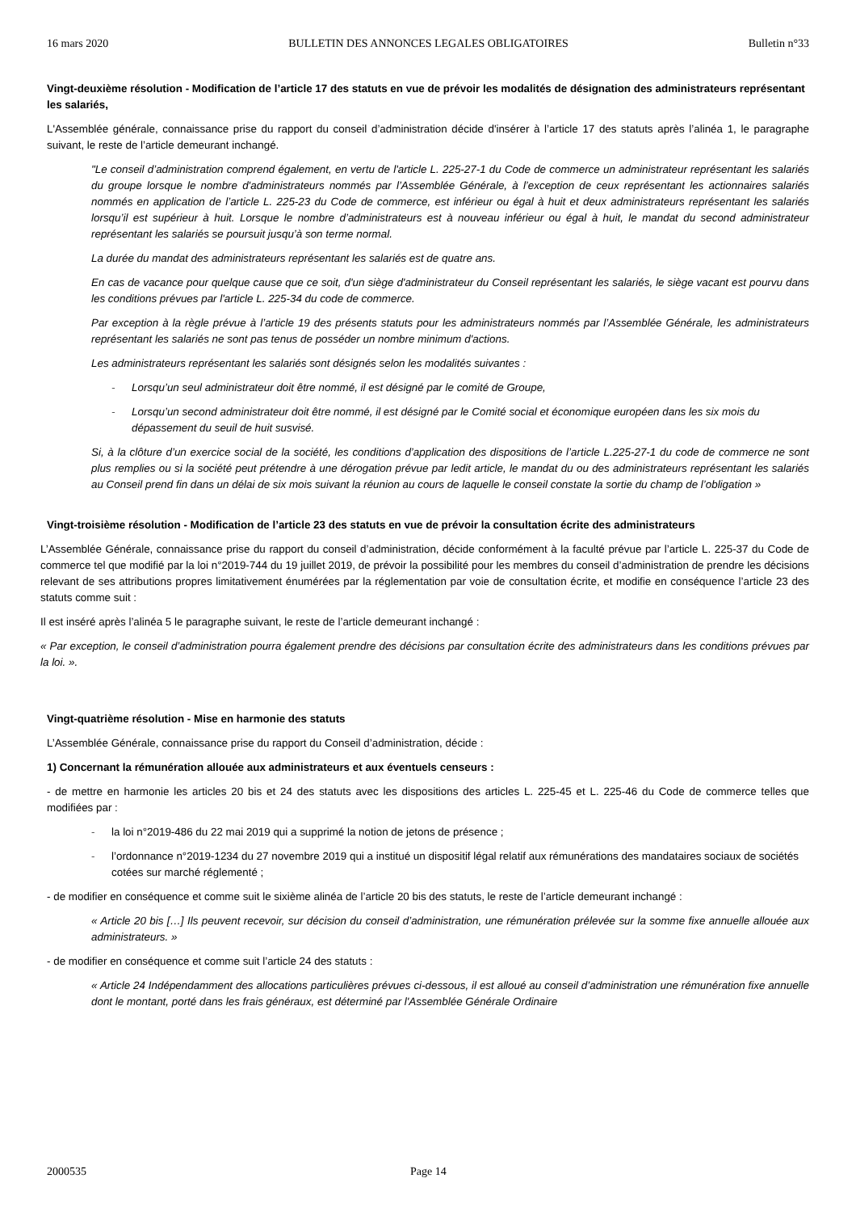16 mars 2020 BULLETIN DES ANNONCES LEGALES OBLIGATOIRES Bulletin n°33
Vingt-deuxième résolution - Modification de l’article 17 des statuts en vue de prévoir les modalités de désignation des administrateurs représentant les salariés,
L'Assemblée générale, connaissance prise du rapport du conseil d’administration décide d'insérer à l’article 17 des statuts après l’alinéa 1, le paragraphe suivant, le reste de l’article demeurant inchangé.
"Le conseil d’administration comprend également, en vertu de l'article L. 225-27-1 du Code de commerce un administrateur représentant les salariés du groupe lorsque le nombre d'administrateurs nommés par l’Assemblée Générale, à l’exception de ceux représentant les actionnaires salariés nommés en application de l’article L. 225-23 du Code de commerce, est inférieur ou égal à huit et deux administrateurs représentant les salariés lorsqu’il est supérieur à huit. Lorsque le nombre d’administrateurs est à nouveau inférieur ou égal à huit, le mandat du second administrateur représentant les salariés se poursuit jusqu’à son terme normal.
La durée du mandat des administrateurs représentant les salariés est de quatre ans.
En cas de vacance pour quelque cause que ce soit, d'un siège d'administrateur du Conseil représentant les salariés, le siège vacant est pourvu dans les conditions prévues par l'article L. 225-34 du code de commerce.
Par exception à la règle prévue à l’article 19 des présents statuts pour les administrateurs nommés par l’Assemblée Générale, les administrateurs représentant les salariés ne sont pas tenus de posséder un nombre minimum d'actions.
Les administrateurs représentant les salariés sont désignés selon les modalités suivantes :
- Lorsqu’un seul administrateur doit être nommé, il est désigné par le comité de Groupe,
- Lorsqu’un second administrateur doit être nommé, il est désigné par le Comité social et économique européen dans les six mois du dépassement du seuil de huit susvisé.
Si, à la clôture d’un exercice social de la société, les conditions d’application des dispositions de l’article L.225-27-1 du code de commerce ne sont plus remplies ou si la société peut prétendre à une dérogation prévue par ledit article, le mandat du ou des administrateurs représentant les salariés au Conseil prend fin dans un délai de six mois suivant la réunion au cours de laquelle le conseil constate la sortie du champ de l’obligation »
Vingt-troisième résolution - Modification de l’article 23 des statuts en vue de prévoir la consultation écrite des administrateurs
L’Assemblée Générale, connaissance prise du rapport du conseil d’administration, décide conformément à la faculté prévue par l’article L. 225-37 du Code de commerce tel que modifié par la loi n°2019-744 du 19 juillet 2019, de prévoir la possibilité pour les membres du conseil d’administration de prendre les décisions relevant de ses attributions propres limitativement énumérées par la réglementation par voie de consultation écrite, et modifie en conséquence l’article 23 des statuts comme suit :
Il est inséré après l’alinéa 5 le paragraphe suivant, le reste de l’article demeurant inchangé :
« Par exception, le conseil d’administration pourra également prendre des décisions par consultation écrite des administrateurs dans les conditions prévues par la loi. ».
Vingt-quatrième résolution - Mise en harmonie des statuts
L’Assemblée Générale, connaissance prise du rapport du Conseil d’administration, décide :
1) Concernant la rémunération allouée aux administrateurs et aux éventuels censeurs :
- de mettre en harmonie les articles 20 bis et 24 des statuts avec les dispositions des articles L. 225-45 et L. 225-46 du Code de commerce telles que modifiées par :
- la loi n°2019-486 du 22 mai 2019 qui a supprimé la notion de jetons de présence ;
- l’ordonnance n°2019-1234 du 27 novembre 2019 qui a institué un dispositif légal relatif aux rémunérations des mandataires sociaux de sociétés cotées sur marché réglementé ;
- de modifier en conséquence et comme suit le sixième alinéa de l’article 20 bis des statuts, le reste de l’article demeurant inchangé :
« Article 20 bis […] Ils peuvent recevoir, sur décision du conseil d’administration, une rémunération prélevée sur la somme fixe annuelle allouée aux administrateurs. »
- de modifier en conséquence et comme suit l’article 24 des statuts :
« Article 24 Indépendamment des allocations particulières prévues ci-dessous, il est alloué au conseil d’administration une rémunération fixe annuelle dont le montant, porté dans les frais généraux, est déterminé par l'Assemblée Générale Ordinaire
2000535 Page 14